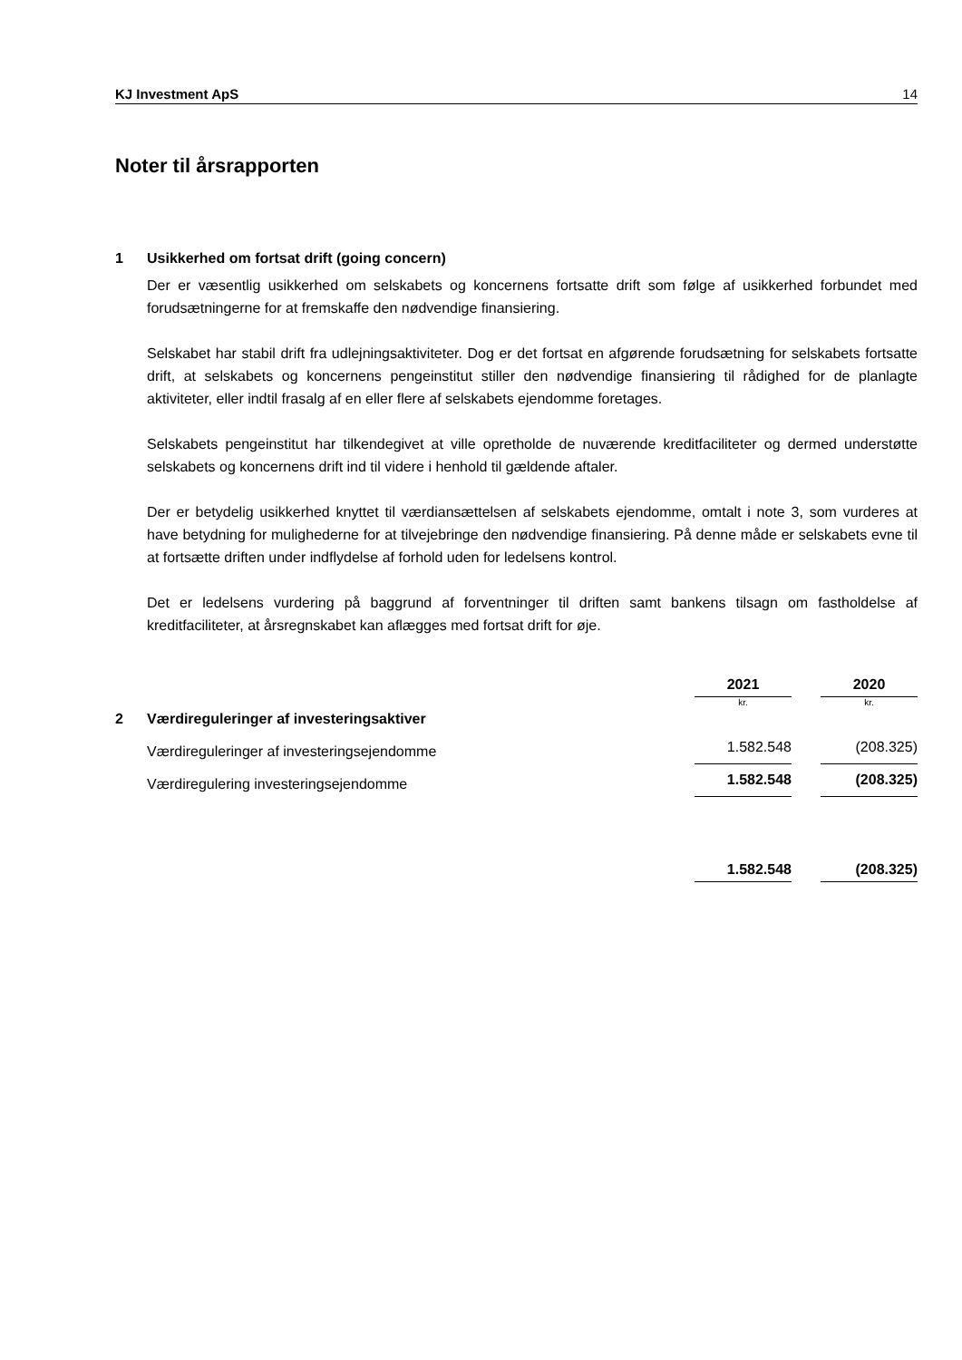KJ Investment ApS 14
Noter til årsrapporten
1 Usikkerhed om fortsat drift (going concern)
Der er væsentlig usikkerhed om selskabets og koncernens fortsatte drift som følge af usikkerhed forbundet med forudsætningerne for at fremskaffe den nødvendige finansiering.
Selskabet har stabil drift fra udlejningsaktiviteter. Dog er det fortsat en afgørende forudsætning for selskabets fortsatte drift, at selskabets og koncernens pengeinstitut stiller den nødvendige finansiering til rådighed for de planlagte aktiviteter, eller indtil frasalg af en eller flere af selskabets ejendomme foretages.
Selskabets pengeinstitut har tilkendegivet at ville opretholde de nuværende kreditfaciliteter og dermed understøtte selskabets og koncernens drift ind til videre i henhold til gældende aftaler.
Der er betydelig usikkerhed knyttet til værdiansættelsen af selskabets ejendomme, omtalt i note 3, som vurderes at have betydning for mulighederne for at tilvejebringe den nødvendige finansiering. På denne måde er selskabets evne til at fortsætte driften under indflydelse af forhold uden for ledelsens kontrol.
Det er ledelsens vurdering på baggrund af forventninger til driften samt bankens tilsagn om fastholdelse af kreditfaciliteter, at årsregnskabet kan aflægges med fortsat drift for øje.
| | | 2021 | | 2020 |
| | | kr. | | kr. |
| 2 | Værdireguleringer af investeringsaktiver | | | |
| | Værdireguleringer af investeringsejendomme | 1.582.548 | | (208.325) |
| | Værdiregulering investeringsejendomme | 1.582.548 | | (208.325) |
| | | 1.582.548 | | (208.325) |